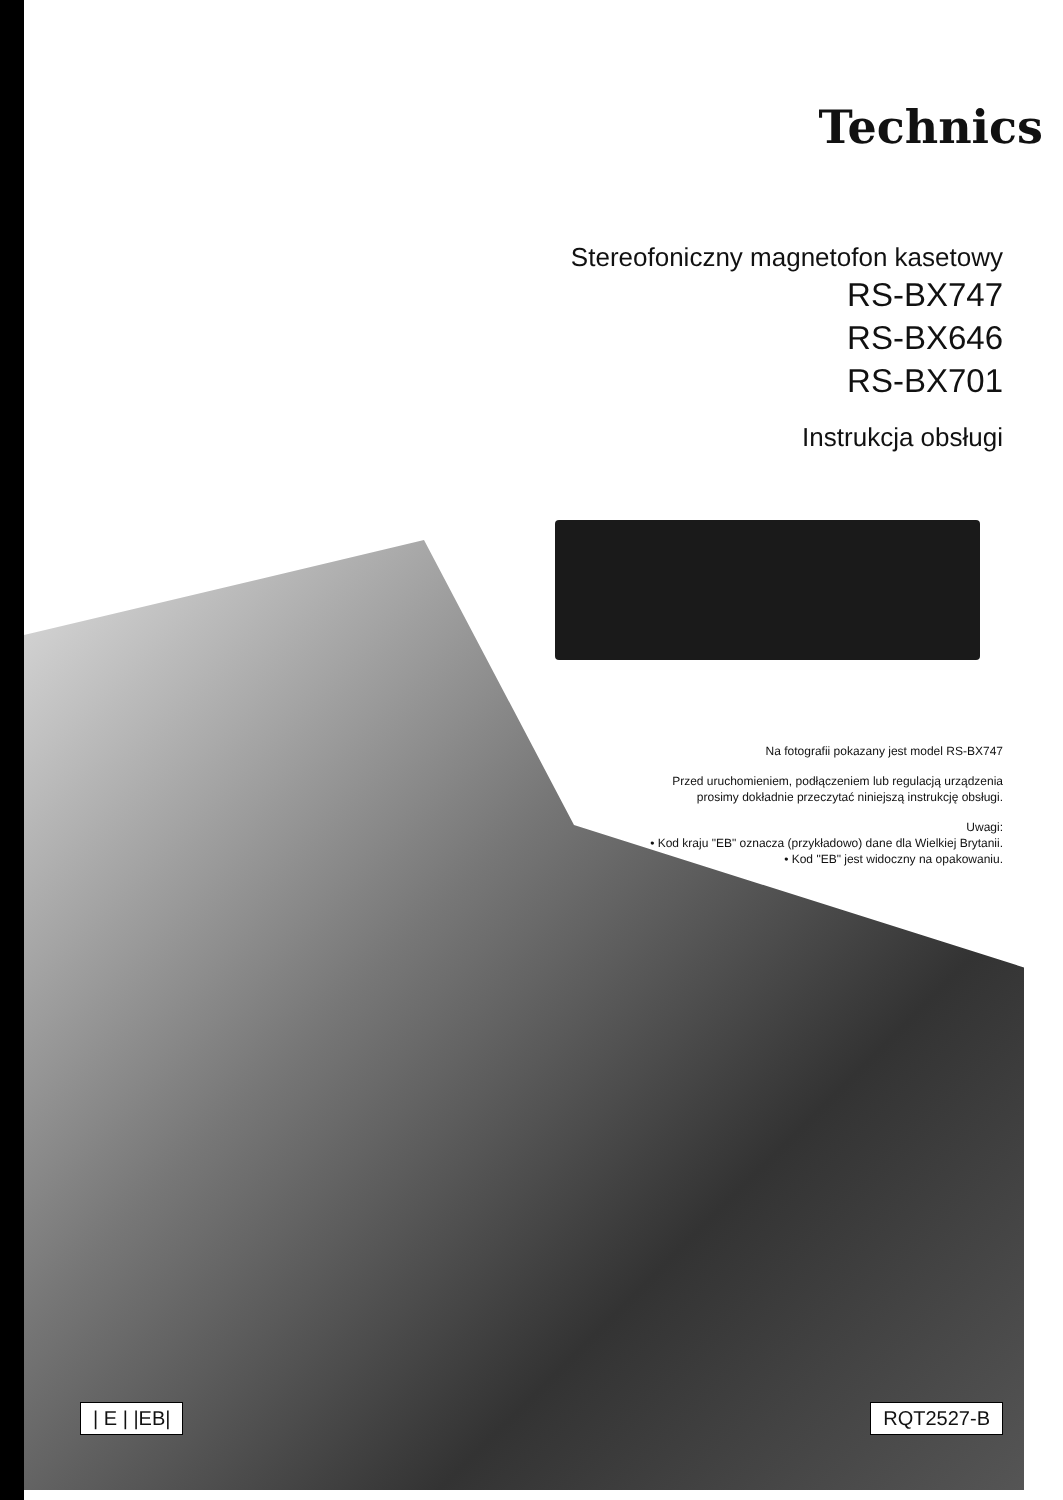Technics
Stereofoniczny magnetofon kasetowy
RS-BX747
RS-BX646
RS-BX701
Instrukcja obsługi
Na fotografii pokazany jest model RS-BX747
Przed uruchomieniem, podłączeniem lub regulacją urządzenia
prosimy dokładnie przeczytać niniejszą instrukcję obsługi.
Uwagi:
• Kod kraju "EB" oznacza (przykładowo) dane dla Wielkiej Brytanii.
• Kod "EB" jest widoczny na opakowaniu.
| E | |EB| RQT2527-B